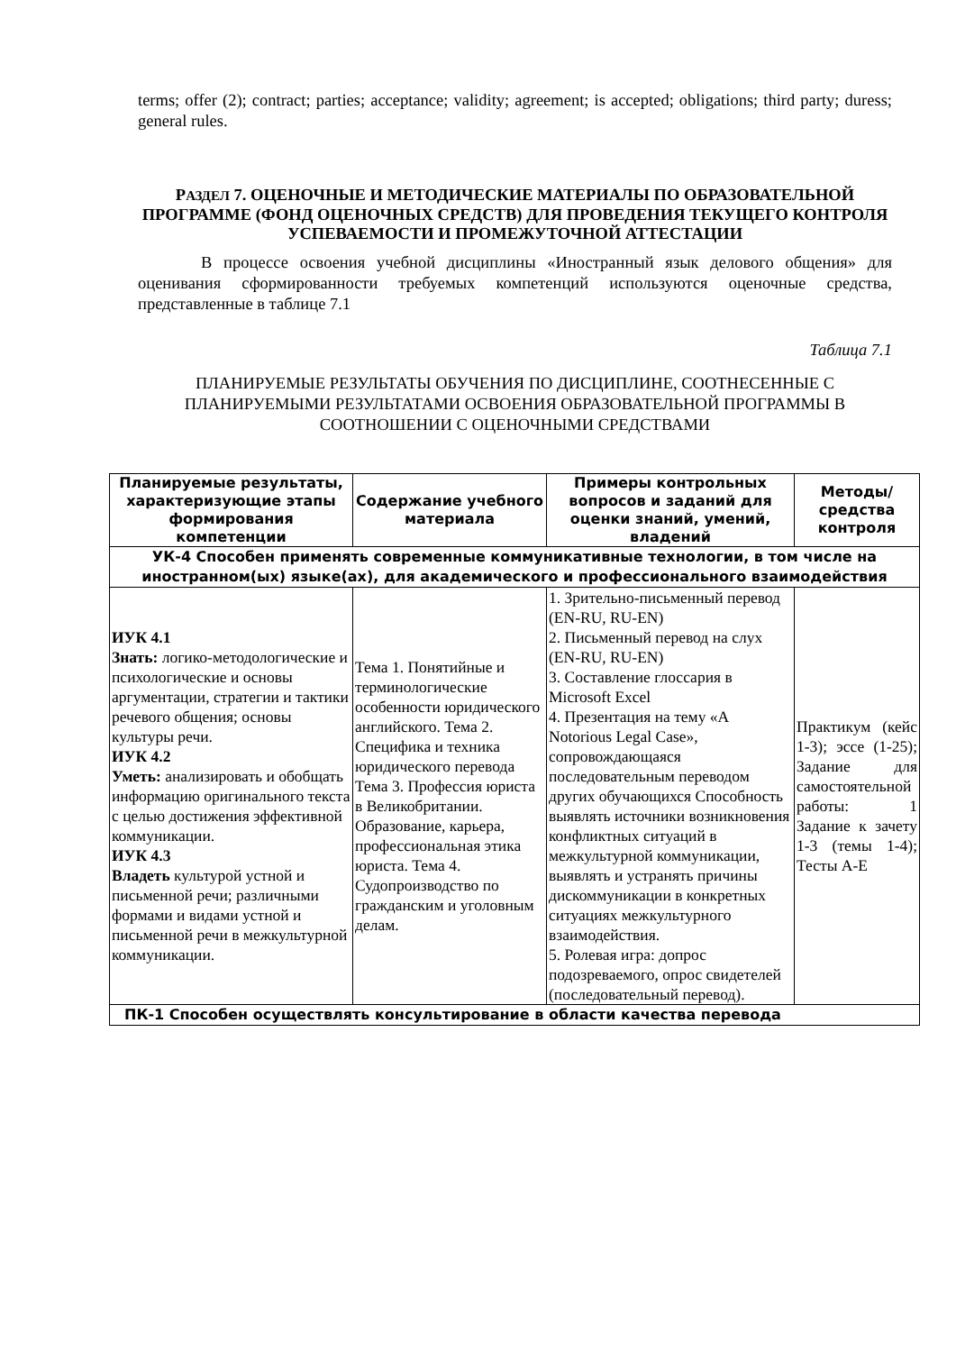terms; offer (2); contract; parties; acceptance; validity; agreement; is accepted; obligations; third party; duress; general rules.
РАЗДЕЛ 7. ОЦЕНОЧНЫЕ И МЕТОДИЧЕСКИЕ МАТЕРИАЛЫ ПО ОБРАЗОВАТЕЛЬНОЙ ПРОГРАММЕ (ФОНД ОЦЕНОЧНЫХ СРЕДСТВ) ДЛЯ ПРОВЕДЕНИЯ ТЕКУЩЕГО КОНТРОЛЯ УСПЕВАЕМОСТИ И ПРОМЕЖУТОЧНОЙ АТТЕСТАЦИИ
В процессе освоения учебной дисциплины «Иностранный язык делового общения» для оценивания сформированности требуемых компетенций используются оценочные средства, представленные в таблице 7.1
Таблица 7.1
ПЛАНИРУЕМЫЕ РЕЗУЛЬТАТЫ ОБУЧЕНИЯ ПО ДИСЦИПЛИНЕ, СООТНЕСЕННЫЕ С ПЛАНИРУЕМЫМИ РЕЗУЛЬТАТАМИ ОСВОЕНИЯ ОБРАЗОВАТЕЛЬНОЙ ПРОГРАММЫ В СООТНОШЕНИИ С ОЦЕНОЧНЫМИ СРЕДСТВАМИ
| Планируемые результаты, характеризующие этапы формирования компетенции | Содержание учебного материала | Примеры контрольных вопросов и заданий для оценки знаний, умений, владений | Методы/ средства контроля |
| --- | --- | --- | --- |
| УК-4 Способен применять современные коммуникативные технологии, в том числе на иностранном(ых) языке(ах), для академического и профессионального взаимодействия | | | |
| ИУК 4.1 Знать: логико-методологические и психологические и основы аргументации, стратегии и тактики речевого общения; основы культуры речи. ИУК 4.2 Уметь: анализировать и обобщать информацию оригинального текста с целью достижения эффективной коммуникации. ИУК 4.3 Владеть культурой устной и письменной речи; различными формами и видами устной и письменной речи в межкультурной коммуникации. | Тема 1. Понятийные и терминологические особенности юридического английского. Тема 2. Специфика и техника юридического перевода Тема 3. Профессия юриста в Великобритании. Образование, карьера, профессиональная этика юриста. Тема 4. Судопроизводство по гражданским и уголовным делам. | 1. Зрительно-письменный перевод (EN-RU, RU-EN) 2. Письменный перевод на слух (EN-RU, RU-EN) 3. Составление глоссария в Microsoft Excel 4. Презентация на тему «A Notorious Legal Case», сопровождающаяся последовательным переводом других обучающихся Способность выявлять источники возникновения конфликтных ситуаций в межкультурной коммуникации, выявлять и устранять причины дискоммуникации в конкретных ситуациях межкультурного взаимодействия. 5. Ролевая игра: допрос подозреваемого, опрос свидетелей (последовательный перевод). | Практикум (кейс 1-3); эссе (1-25); Задание для самостоятельной работы: 1 Задание к зачету 1-3 (темы 1-4); Тесты A-E |
| ПК-1 Способен осуществлять консультирование в области качества перевода | | | |